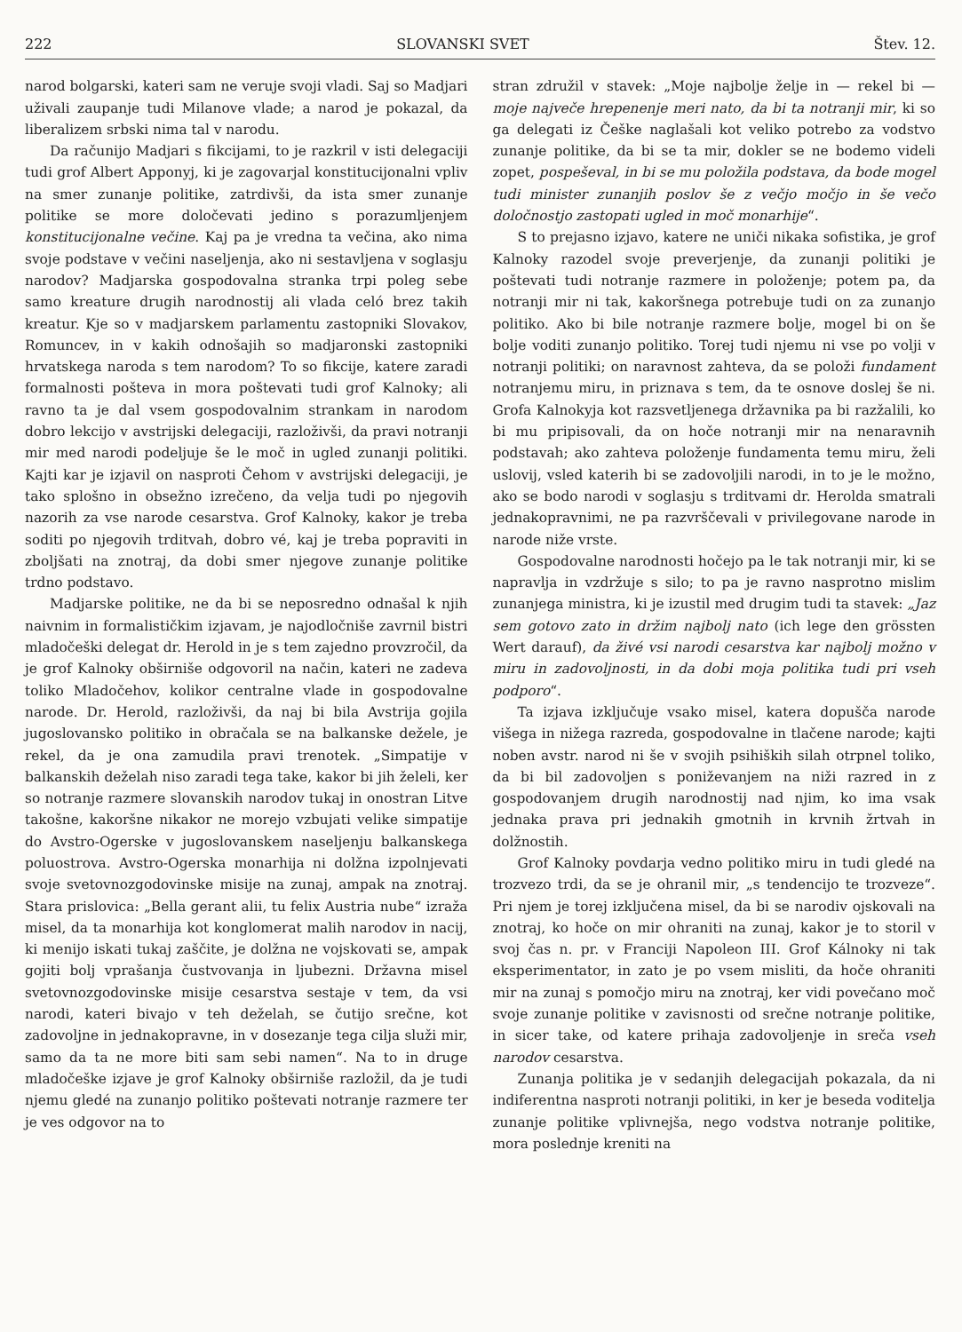222 SLOVANSKI SVET Štev. 12.
narod bolgarski, kateri sam ne veruje svoji vladi. Saj so Madjari uživali zaupanje tudi Milanove vlade; a narod je pokazal, da liberalizem srbski nima tal v narodu.
Da računijo Madjari s fikcijami, to je razkril v isti delegaciji tudi grof Albert Apponyj, ki je zagovarjal konstitucijonalni vpliv na smer zunanje politike, zatrdivši, da ista smer zunanje politike se more določevati jedino s porazumljenjem konstitucijonalne večine. Kaj pa je vredna ta večina, ako nima svoje podstave v večini naseljenja, ako ni sestavljena v soglasju narodov? Madjarska gospodovalna stranka trpi poleg sebe samo kreature drugih narodnostij ali vlada celó brez takih kreatur. Kje so v madjarskem parlamentu zastopniki Slovakov, Romuncev, in v kakih odnošajih so madjaronski zastopniki hrvatskega naroda s tem narodom? To so fikcije, katere zaradi formalnosti pošteva in mora poštevati tudi grof Kalnoky; ali ravno ta je dal vsem gospodovalnim strankam in narodom dobro lekcijo v avstrijski delegaciji, razloživši, da pravi notranji mir med narodi podeljuje še le moč in ugled zunanji politiki. Kajti kar je izjavil on nasproti Čehom v avstrijski delegaciji, je tako splošno in obsežno izrečeno, da velja tudi po njegovih nazorih za vse narode cesarstva. Grof Kalnoky, kakor je treba soditi po njegovih trditvah, dobro vé, kaj je treba popraviti in zboljšati na znotraj, da dobi smer njegove zunanje politike trdno podstavo.
Madjarske politike, ne da bi se neposredno odnašal k njih naivnim in formalističkim izjavam, je najodločniše zavrnil bistri mladočeški delegat dr. Herold in je s tem zajedno provzročil, da je grof Kalnoky obširniše odgovoril na način, kateri ne zadeva toliko Mladočehov, kolikor centralne vlade in gospodovalne narode. Dr. Herold, razloživši, da naj bi bila Avstrija gojila jugoslovansko politiko in obračala se na balkanske dežele, je rekel, da je ona zamudila pravi trenotek. „Simpatije v balkanskih deželah niso zaradi tega take, kakor bi jih želeli, ker so notranje razmere slovanskih narodov tukaj in onostran Litve takošne, kakoršne nikakor ne morejo vzbujati velike simpatije do Avstro-Ogerske v jugoslovanskem naseljenju balkanskega poluostrova. Avstro-Ogerska monarhija ni dolžna izpolnjevati svoje svetovnozgodovinske misije na zunaj, ampak na znotraj. Stara prislovica: „Bella gerant alii, tu felix Austria nube“ izraža misel, da ta monarhija kot konglomerat malih narodov in nacij, ki menijo iskati tukaj zaščite, je dolžna ne vojskovati se, ampak gojiti bolj vprašanja čustvovanja in ljubezni. Državna misel svetovnozgodovinske misije cesarstva sestaje v tem, da vsi narodi, kateri bivajo v teh deželah, se čutijo srečne, kot zadovoljne in jednakopravne, in v dosezanje tega cilja služi mir, samo da ta ne more biti sam sebi namen“. Na to in druge mladočeške izjave je grof Kalnoky obširniše razložil, da je tudi njemu gledé na zunanjo politiko poštevati notranje razmere ter je ves odgovor na to
stran združil v stavek: „Moje najbolje želje in — rekel bi — moje največe hrepenenje meri nato, da bi ta notranji mir, ki so ga delegati iz Češke naglašali kot veliko potrebo za vodstvo zunanje politike, da bi se ta mir, dokler se ne bodemo videli zopet, pospeševal, in bi se mu položila podstava, da bode mogel tudi minister zunanjih poslov še z večjo močjo in še večo določnostjo zastopati ugled in moč monarhije“.
S to prejasno izjavo, katere ne uniči nikaka sofistika, je grof Kalnoky razodel svoje preverjenje, da zunanji politiki je poštevati tudi notranje razmere in položenje; potem pa, da notranji mir ni tak, kakoršnega potrebuje tudi on za zunanjo politiko. Ako bi bile notranje razmere bolje, mogel bi on še bolje voditi zunanjo politiko. Torej tudi njemu ni vse po volji v notranji politiki; on naravnost zahteva, da se položi fundament notranjemu miru, in priznava s tem, da te osnove doslej še ni. Grofa Kalnokyja kot razsvetljenega državnika pa bi razžalili, ko bi mu pripisovali, da on hoče notranji mir na nenaravnih podstavah; ako zahteva položenje fundamenta temu miru, želi uslovij, vsled katerih bi se zadovoljili narodi, in to je le možno, ako se bodo narodi v soglasju s trditvami dr. Herolda smatrali jednakopravnimi, ne pa razvrščevali v privilegovane narode in narode niže vrste.
Gospodovalne narodnosti hočejo pa le tak notranji mir, ki se napravlja in vzdržuje s silo; to pa je ravno nasprotno mislim zunanjega ministra, ki je izustil med drugim tudi ta stavek: „Jaz sem gotovo zato in držim najbolj nato (ich lege den grössten Wert darauf), da živé vsi narodi cesarstva kar najbolj možno v miru in zadovoljnosti, in da dobi moja politika tudi pri vseh podporo“.
Ta izjava izključuje vsako misel, katera dopušča narode višega in nižega razreda, gospodovalne in tlačene narode; kajti noben avstr. narod ni še v svojih psihiških silah otrpnel toliko, da bi bil zadovoljen s poniževanjem na niži razred in z gospodovanjem drugih narodnostij nad njim, ko ima vsak jednaka prava pri jednakih gmotnih in krvnih žrtvah in dolžnostih.
Grof Kalnoky povdarja vedno politiko miru in tudi gledé na trozvezo trdi, da se je ohranil mir, „s tendencijo te trozveze“. Pri njem je torej izključena misel, da bi se narodiv ojskovali na znotraj, ko hoče on mir ohraniti na zunaj, kakor je to storil v svoj čas n. pr. v Franciji Napoleon III. Grof Kálnoky ni tak eksperimentator, in zato je po vsem misliti, da hoče ohraniti mir na zunaj s pomočjo miru na znotraj, ker vidi povečano moč svoje zunanje politike v zavisnosti od srečne notranje politike, in sicer take, od katere prihaja zadovoljenje in sreča vseh narodov cesarstva.
Zunanja politika je v sedanjih delegacijah pokazala, da ni indiferentna nasproti notranji politiki, in ker je beseda voditelja zunanje politike vplivnejša, nego vodstva notranje politike, mora poslednje kreniti na